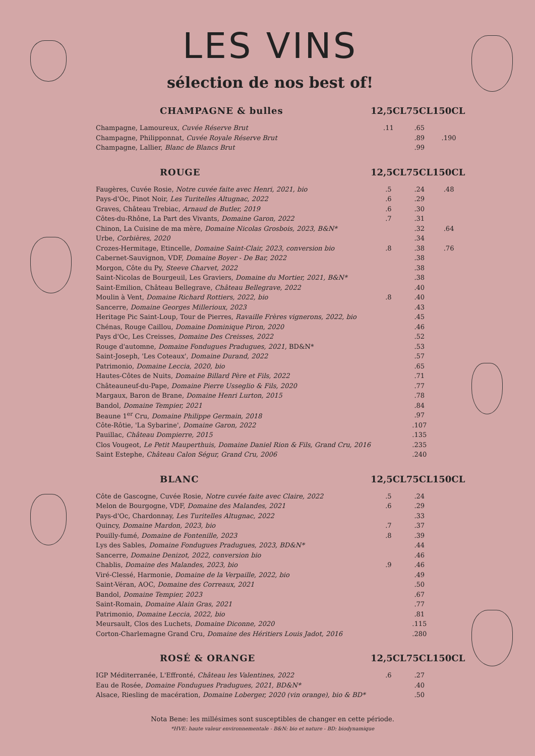LES VINS
sélection de nos best of!
| CHAMPAGNE & bulles | 12,5CL | 75CL | 150CL |
| --- | --- | --- | --- |
| Champagne, Lamoureux, Cuvée Réserve Brut | .11 | .65 | |
| Champagne, Philipponnat, Cuvée Royale Réserve Brut | | .89 | .190 |
| Champagne, Lallier, Blanc de Blancs Brut | | .99 | |
| ROUGE | 12,5CL | 75CL | 150CL |
| Faugères, Cuvée Rosie, Notre cuvée faite avec Henri, 2021, bio | .5 | .24 | .48 |
| Pays-d'Oc, Pinot Noir, Les Turitelles Altugnac, 2022 | .6 | .29 | |
| Graves, Château Trebiac, Arnaud de Butler, 2019 | .6 | .30 | |
| Côtes-du-Rhône, La Part des Vivants, Domaine Garon, 2022 | .7 | .31 | |
| Chinon, La Cuisine de ma mère, Domaine Nicolas Grosbois, 2023, B&N* | | .32 | .64 |
| Urbe, Corbières, 2020 | | .34 | |
| Crozes-Hermitage, Etincelle, Domaine Saint-Clair, 2023, conversion bio | .8 | .38 | .76 |
| Cabernet-Sauvignon, VDF, Domaine Boyer - De Bar, 2022 | | .38 | |
| Morgon, Côte du Py, Steeve Charvet, 2022 | | .38 | |
| Saint-Nicolas de Bourgeuil, Les Graviers, Domaine du Mortier, 2021, B&N* | | .38 | |
| Saint-Emilion, Château Bellegrave, Château Bellegrave, 2022 | | .40 | |
| Moulin à Vent, Domaine Richard Rottiers, 2022, bio | .8 | .40 | |
| Sancerre, Domaine Georges Millerioux, 2023 | | .43 | |
| Heritage Pic Saint-Loup, Tour de Pierres, Ravaille Frères vignerons, 2022, bio | | .45 | |
| Chénas, Rouge Caillou, Domaine Dominique Piron, 2020 | | .46 | |
| Pays d'Oc, Les Creisses, Domaine Des Creisses, 2022 | | .52 | |
| Rouge d'automne, Domaine Fondugues Pradugues, 2021, BD&N* | | .53 | |
| Saint-Joseph, 'Les Coteaux', Domaine Durand, 2022 | | .57 | |
| Patrimonio, Domaine Leccia, 2020, bio | | .65 | |
| Hautes-Côtes de Nuits, Domaine Billard Père et Fils, 2022 | | .71 | |
| Châteauneuf-du-Pape, Domaine Pierre Usseglio & Fils, 2020 | | .77 | |
| Margaux, Baron de Brane, Domaine Henri Lurton, 2015 | | .78 | |
| Bandol, Domaine Tempier, 2021 | | .84 | |
| Beaune 1<sup>er</sup> Cru, Domaine Philippe Germain, 2018 | | .97 | |
| Côte-Rôtie, 'La Sybarine', Domaine Garon, 2022 | | .107 | |
| Pauillac, Château Dompierre, 2015 | | .135 | |
| Clos Vougeot, Le Petit Mauperthuis, Domaine Daniel Rion & Fils, Grand Cru, 2016 | | .235 | |
| Saint Estephe, Château Calon Ségur, Grand Cru, 2006 | | .240 | |
| BLANC | 12,5CL | 75CL | 150CL |
| Côte de Gascogne, Cuvée Rosie, Notre cuvée faite avec Claire, 2022 | .5 | .24 | |
| Melon de Bourgogne, VDF, Domaine des Malandes, 2021 | .6 | .29 | |
| Pays-d'Oc, Chardonnay, Les Turitelles Altugnac, 2022 | | .33 | |
| Quincy, Domaine Mardon, 2023, bio | .7 | .37 | |
| Pouilly-fumé, Domaine de Fontenille, 2023 | .8 | .39 | |
| Lys des Sables, Domaine Fondugues Pradugues, 2023, BD&N* | | .44 | |
| Sancerre, Domaine Denizot, 2022, conversion bio | | .46 | |
| Chablis, Domaine des Malandes, 2023, bio | .9 | .46 | |
| Viré-Clessé, Harmonie, Domaine de la Verpaille, 2022, bio | | .49 | |
| Saint-Véran, AOC, Domaine des Correaux, 2021 | | .50 | |
| Bandol, Domaine Tempier, 2023 | | .67 | |
| Saint-Romain, Domaine Alain Gras, 2021 | | .77 | |
| Patrimonio, Domaine Leccia, 2022, bio | | .81 | |
| Meursault, Clos des Luchets, Domaine Diconne, 2020 | | .115 | |
| Corton-Charlemagne Grand Cru, Domaine des Héritiers Louis Jadot, 2016 | | .280 | |
| ROSÉ & ORANGE | 12,5CL | 75CL | 150CL |
| IGP Méditerranée, L'Effronté, Château les Valentines, 2022 | .6 | .27 | |
| Eau de Rosée, Domaine Fondugues Pradugues, 2021, BD&N* | | .40 | |
| Alsace, Riesling de macération, Domaine Loberger, 2020 (vin orange), bio & BD* | | .50 | |
Nota Bene: les millésimes sont susceptibles de changer en cette période.
*HVE: haute valeur environnementale - B&N: bio et nature - BD: biodynamique